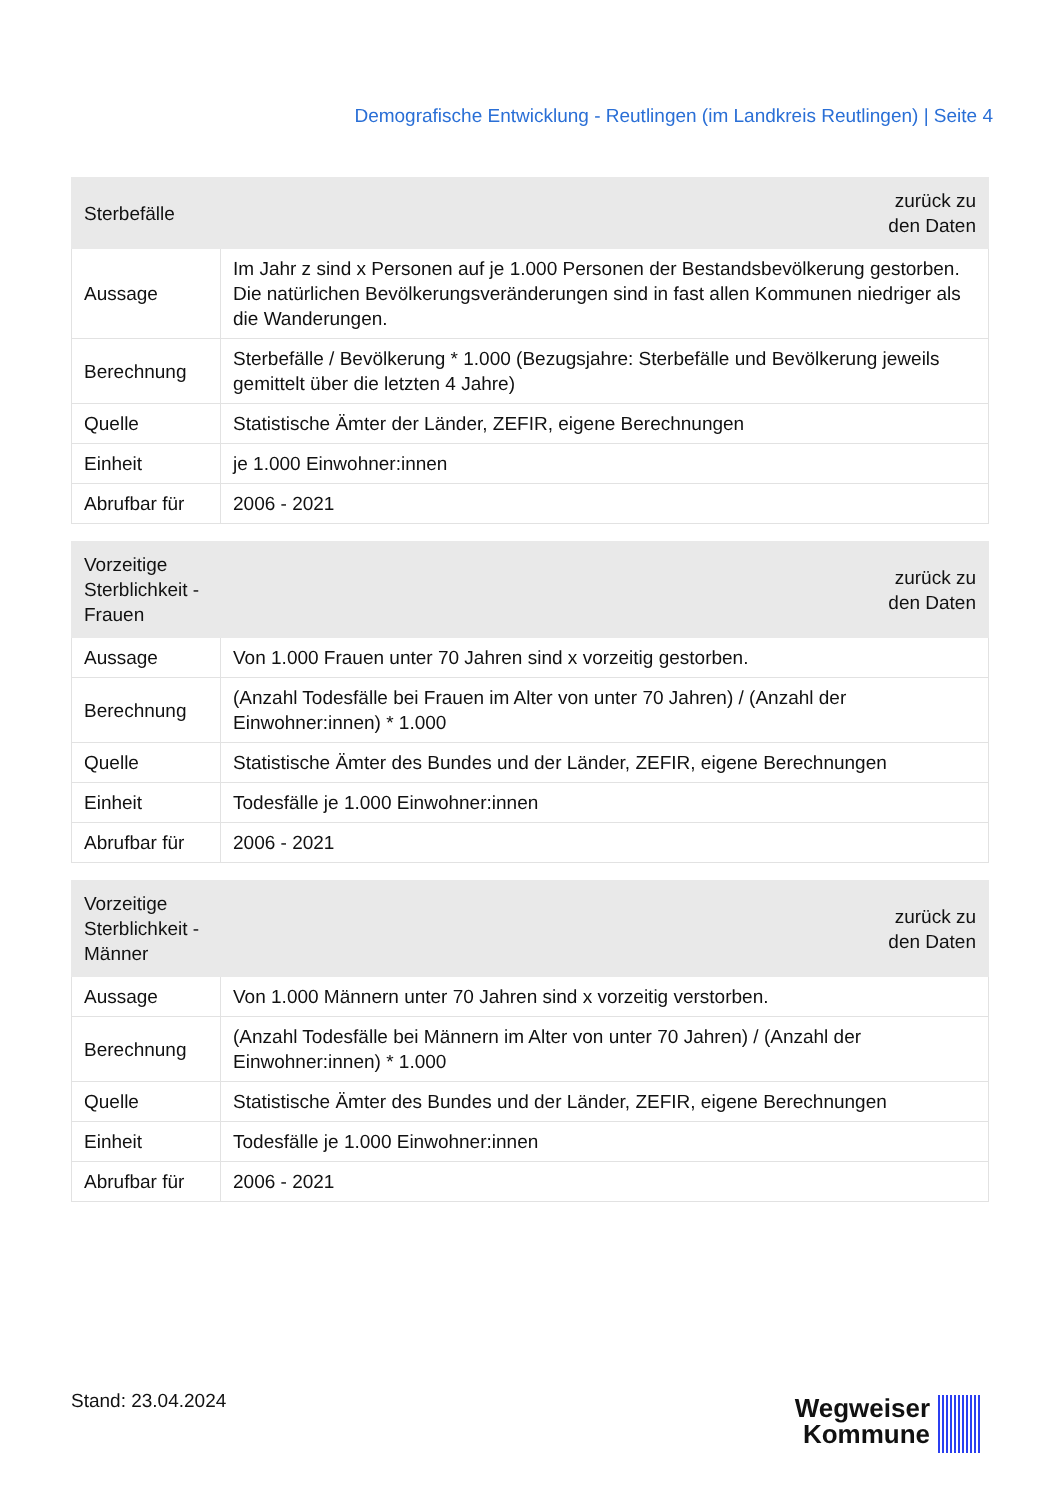Demografische Entwicklung - Reutlingen (im Landkreis Reutlingen) | Seite 4
| Sterbefälle | zurück zu den Daten |
| --- | --- |
| Aussage | Im Jahr z sind x Personen auf je 1.000 Personen der Bestandsbevölkerung gestorben. Die natürlichen Bevölkerungsveränderungen sind in fast allen Kommunen niedriger als die Wanderungen. |
| Berechnung | Sterbefälle / Bevölkerung * 1.000 (Bezugsjahre: Sterbefälle und Bevölkerung jeweils gemittelt über die letzten 4 Jahre) |
| Quelle | Statistische Ämter der Länder, ZEFIR, eigene Berechnungen |
| Einheit | je 1.000 Einwohner:innen |
| Abrufbar für | 2006 - 2021 |
| Vorzeitige Sterblichkeit - Frauen | zurück zu den Daten |
| --- | --- |
| Aussage | Von 1.000 Frauen unter 70 Jahren sind x vorzeitig gestorben. |
| Berechnung | (Anzahl Todesfälle bei Frauen im Alter von unter 70 Jahren) / (Anzahl der Einwohner:innen) * 1.000 |
| Quelle | Statistische Ämter des Bundes und der Länder, ZEFIR, eigene Berechnungen |
| Einheit | Todesfälle je 1.000 Einwohner:innen |
| Abrufbar für | 2006 - 2021 |
| Vorzeitige Sterblichkeit - Männer | zurück zu den Daten |
| --- | --- |
| Aussage | Von 1.000 Männern unter 70 Jahren sind x vorzeitig verstorben. |
| Berechnung | (Anzahl Todesfälle bei Männern im Alter von unter 70 Jahren) / (Anzahl der Einwohner:innen) * 1.000 |
| Quelle | Statistische Ämter des Bundes und der Länder, ZEFIR, eigene Berechnungen |
| Einheit | Todesfälle je 1.000 Einwohner:innen |
| Abrufbar für | 2006 - 2021 |
Stand: 23.04.2024
Wegweiser
Kommune